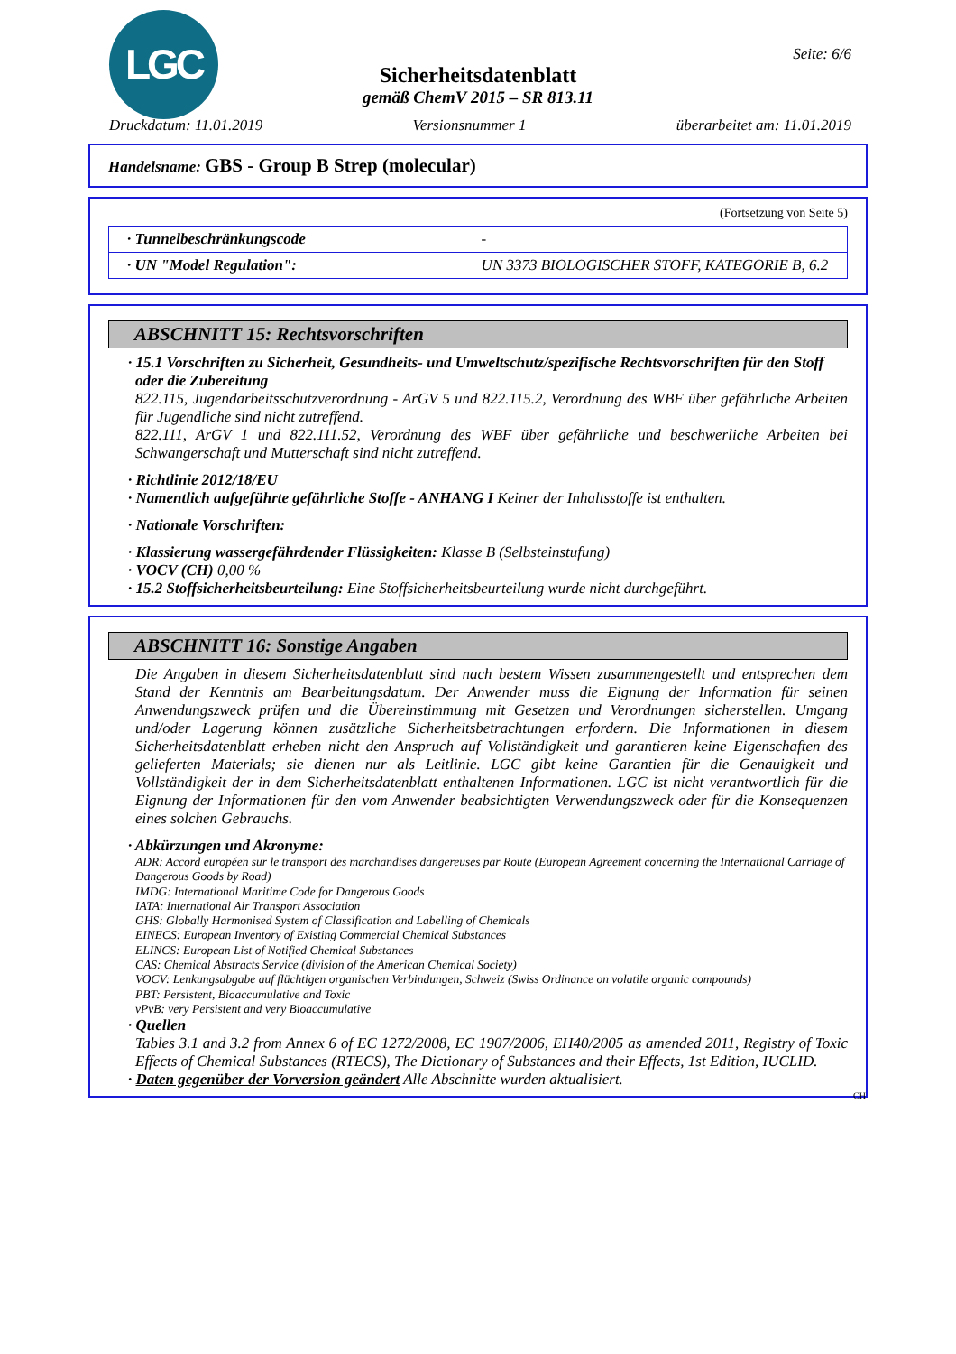LGC Seite: 6/6
Sicherheitsdatenblatt
gemäß ChemV 2015 – SR 813.11
Druckdatum: 11.01.2019 Versionsnummer 1 überarbeitet am: 11.01.2019
Handelsname: GBS - Group B Strep (molecular)
(Fortsetzung von Seite 5)
| · Tunnelbeschränkungscode | - |
| · UN "Model Regulation": | UN 3373 BIOLOGISCHER STOFF, KATEGORIE B, 6.2 |
ABSCHNITT 15: Rechtsvorschriften
· 15.1 Vorschriften zu Sicherheit, Gesundheits- und Umweltschutz/spezifische Rechtsvorschriften für den Stoff oder die Zubereitung
822.115, Jugendarbeitsschutzverordnung - ArGV 5 und 822.115.2, Verordnung des WBF über gefährliche Arbeiten für Jugendliche sind nicht zutreffend.
822.111, ArGV 1 und 822.111.52, Verordnung des WBF über gefährliche und beschwerliche Arbeiten bei Schwangerschaft und Mutterschaft sind nicht zutreffend.
· Richtlinie 2012/18/EU
· Namentlich aufgeführte gefährliche Stoffe - ANHANG I Keiner der Inhaltsstoffe ist enthalten.
· Nationale Vorschriften:
· Klassierung wassergefährdender Flüssigkeiten: Klasse B (Selbsteinstufung)
· VOCV (CH) 0,00 %
· 15.2 Stoffsicherheitsbeurteilung: Eine Stoffsicherheitsbeurteilung wurde nicht durchgeführt.
ABSCHNITT 16: Sonstige Angaben
Die Angaben in diesem Sicherheitsdatenblatt sind nach bestem Wissen zusammengestellt und entsprechen dem Stand der Kenntnis am Bearbeitungsdatum. Der Anwender muss die Eignung der Information für seinen Anwendungszweck prüfen und die Übereinstimmung mit Gesetzen und Verordnungen sicherstellen. Umgang und/oder Lagerung können zusätzliche Sicherheitsbetrachtungen erfordern. Die Informationen in diesem Sicherheitsdatenblatt erheben nicht den Anspruch auf Vollständigkeit und garantieren keine Eigenschaften des gelieferten Materials; sie dienen nur als Leitlinie. LGC gibt keine Garantien für die Genauigkeit und Vollständigkeit der in dem Sicherheitsdatenblatt enthaltenen Informationen. LGC ist nicht verantwortlich für die Eignung der Informationen für den vom Anwender beabsichtigten Verwendungszweck oder für die Konsequenzen eines solchen Gebrauchs.
· Abkürzungen und Akronyme:
ADR: Accord européen sur le transport des marchandises dangereuses par Route (European Agreement concerning the International Carriage of Dangerous Goods by Road)
IMDG: International Maritime Code for Dangerous Goods
IATA: International Air Transport Association
GHS: Globally Harmonised System of Classification and Labelling of Chemicals
EINECS: European Inventory of Existing Commercial Chemical Substances
ELINCS: European List of Notified Chemical Substances
CAS: Chemical Abstracts Service (division of the American Chemical Society)
VOCV: Lenkungsabgabe auf flüchtigen organischen Verbindungen, Schweiz (Swiss Ordinance on volatile organic compounds)
PBT: Persistent, Bioaccumulative and Toxic
vPvB: very Persistent and very Bioaccumulative
· Quellen
Tables 3.1 and 3.2 from Annex 6 of EC 1272/2008, EC 1907/2006, EH40/2005 as amended 2011, Registry of Toxic Effects of Chemical Substances (RTECS), The Dictionary of Substances and their Effects, 1st Edition, IUCLID.
· Daten gegenüber der Vorversion geändert Alle Abschnitte wurden aktualisiert.
CH